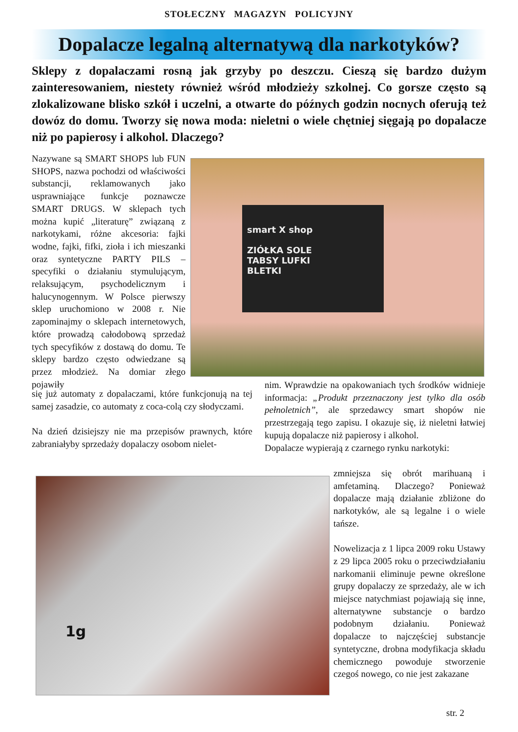STOŁECZNY MAGAZYN POLICYJNY
Dopalacze legalną alternatywą dla narkotyków?
Sklepy z dopalaczami rosną jak grzyby po deszczu. Cieszą się bardzo dużym zainteresowaniem, niestety również wśród młodzieży szkolnej. Co gorsze często są zlokalizowane blisko szkół i uczelni, a otwarte do późnych godzin nocnych oferują też dowóz do domu. Tworzy się nowa moda: nieletni o wiele chętniej sięgają po dopalacze niż po papierosy i alkohol. Dlaczego?
smart X shop
ZIÓŁKA SOLE
TABSY LUFKI
BLETKI
1g
Nazywane są SMART SHOPS lub FUN SHOPS, nazwa pochodzi od właściwości substancji, reklamowanych jako usprawniające funkcje poznawcze SMART DRUGS. W sklepach tych można kupić „literaturę” związaną z narkotykami, różne akcesoria: fajki wodne, fajki, fifki, zioła i ich mieszanki oraz syntetyczne PARTY PILS – specyfiki o działaniu stymulującym, relaksującym, psychodelicznym i halucynogennym. W Polsce pierwszy sklep uruchomiono w 2008 r. Nie zapominajmy o sklepach internetowych, które prowadzą całodobową sprzedaż tych specyfików z dostawą do domu. Te sklepy bardzo często odwiedzane są przez młodzież. Na domiar złego pojawiły
się już automaty z dopalaczami, które funkcjonują na tej samej zasadzie, co automaty z coca-colą czy słodyczami.
Na dzień dzisiejszy nie ma przepisów prawnych, które zabraniałyby sprzedaży dopalaczy osobom nielet-
nim. Wprawdzie na opakowaniach tych środków widnieje informacja: „Produkt przeznaczony jest tylko dla osób pełnoletnich”, ale sprzedawcy smart shopów nie przestrzegają tego zapisu. I okazuje się, iż nieletni łatwiej kupują dopalacze niż papierosy i alkohol.
Dopalacze wypierają z czarnego rynku narkotyki:
zmniejsza się obrót marihuaną i amfetaminą. Dlaczego? Ponieważ dopalacze mają działanie zbliżone do narkotyków, ale są legalne i o wiele tańsze.
Nowelizacja z 1 lipca 2009 roku Ustawy z 29 lipca 2005 roku o przeciwdziałaniu narkomanii eliminuje pewne określone grupy dopalaczy ze sprzedaży, ale w ich miejsce natychmiast pojawiają się inne, alternatywne substancje o bardzo podobnym działaniu. Ponieważ dopalacze to najczęściej substancje syntetyczne, drobna modyfikacja składu chemicznego powoduje stworzenie czegoś nowego, co nie jest zakazane
str. 2